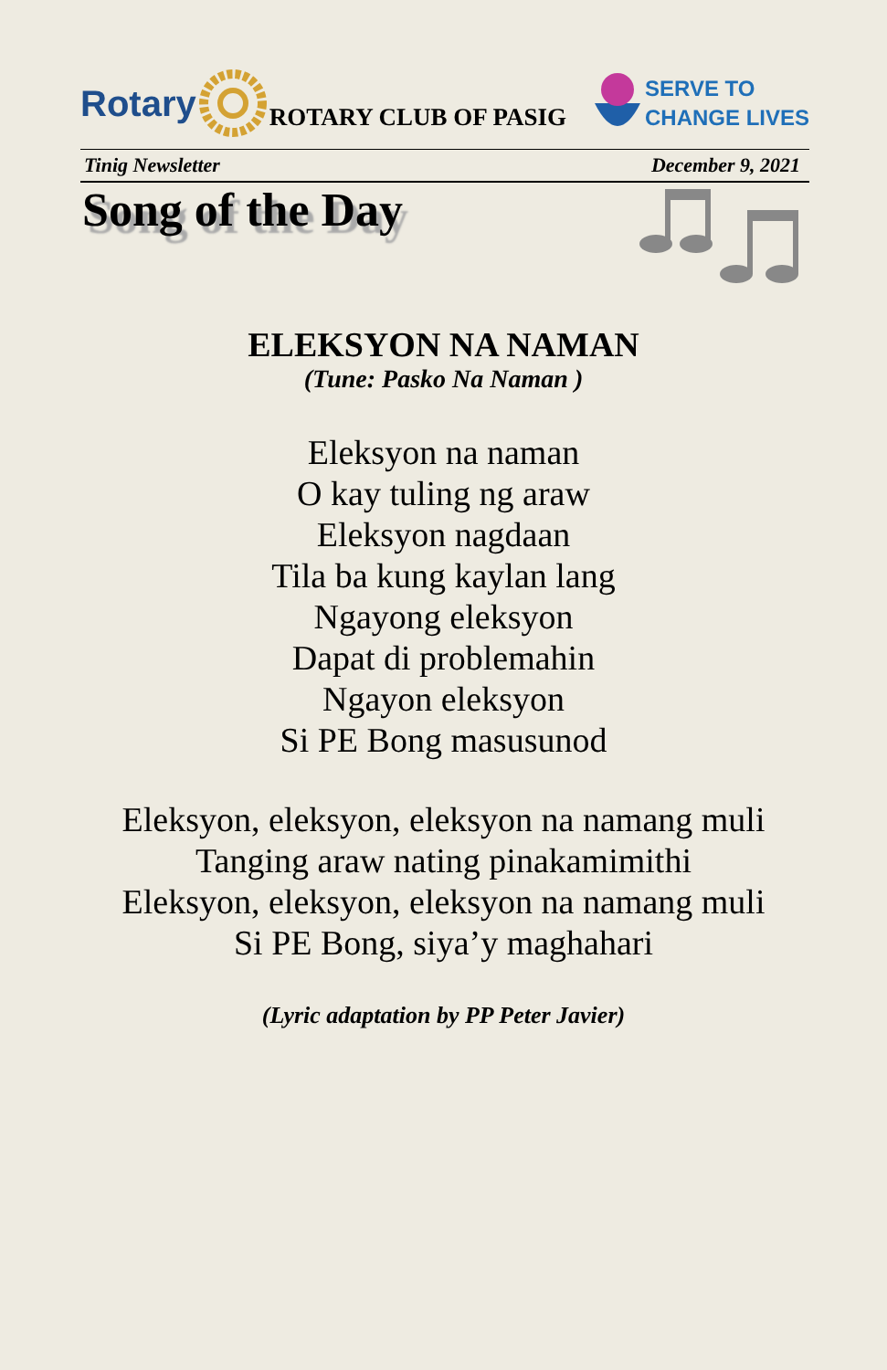Rotary ROTARY CLUB OF PASIG
SERVE TO
CHANGE LIVES
Tinig Newsletter December 9, 2021
Song of the Day
ELEKSYON NA NAMAN
(Tune: Pasko Na Naman )
Eleksyon na naman
O kay tuling ng araw
Eleksyon nagdaan
Tila ba kung kaylan lang
Ngayong eleksyon
Dapat di problemahin
Ngayon eleksyon
Si PE Bong masusunod
Eleksyon, eleksyon, eleksyon na namang muli
Tanging araw nating pinakamimithi
Eleksyon, eleksyon, eleksyon na namang muli
Si PE Bong, siya’y maghahari
(Lyric adaptation by PP Peter Javier)